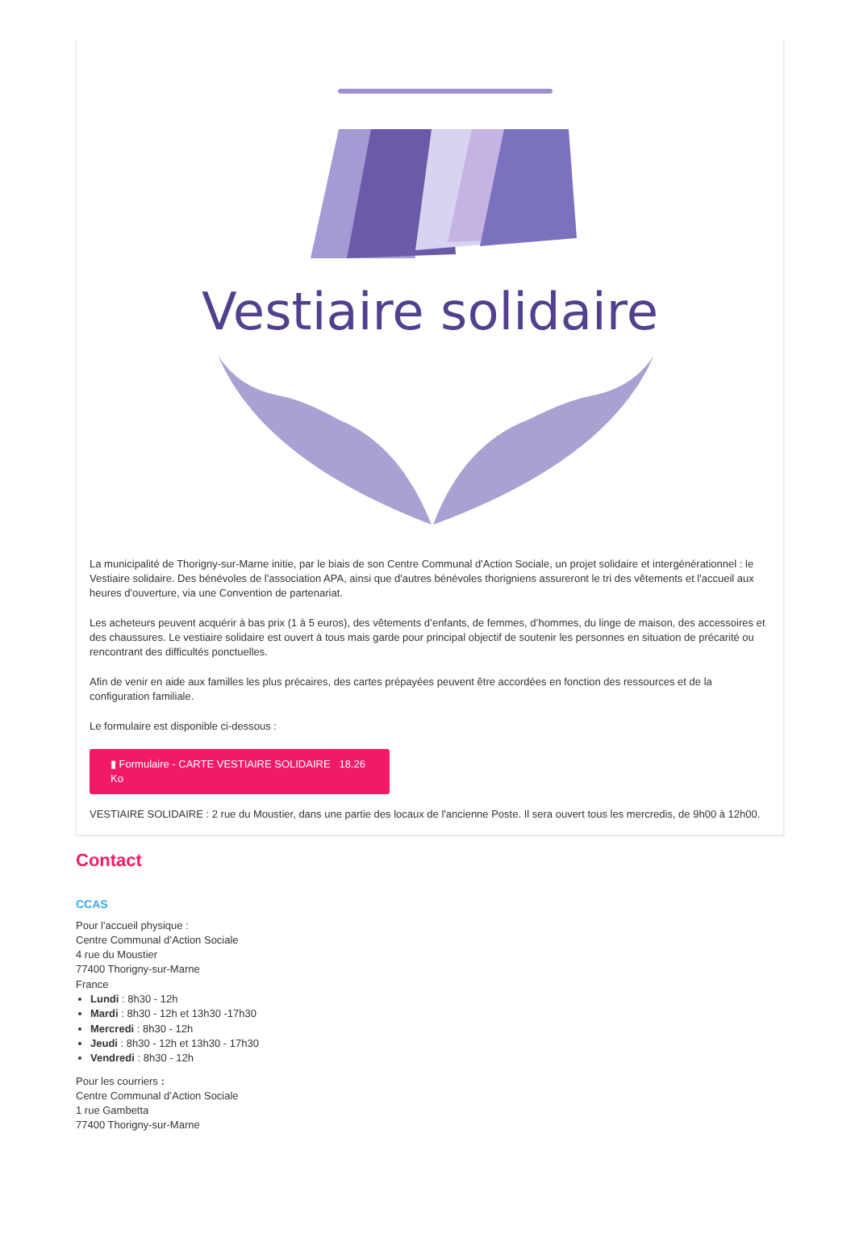Vestiaire solidaire
La municipalité de Thorigny-sur-Marne initie, par le biais de son Centre Communal d'Action Sociale, un projet solidaire et intergénérationnel : le Vestiaire solidaire. Des bénévoles de l'association APA, ainsi que d'autres bénévoles thorigniens assureront le tri des vêtements et l'accueil aux heures d'ouverture, via une Convention de partenariat.
Les acheteurs peuvent acquérir à bas prix (1 à 5 euros), des vêtements d’enfants, de femmes, d’hommes, du linge de maison, des accessoires et des chaussures. Le vestiaire solidaire est ouvert à tous mais garde pour principal objectif de soutenir les personnes en situation de précarité ou rencontrant des difficultés ponctuelles.
Afin de venir en aide aux familles les plus précaires, des cartes prépayées peuvent être accordées en fonction des ressources et de la configuration familiale.
Le formulaire est disponible ci-dessous :
▮ Formulaire - CARTE VESTIAIRE SOLIDAIRE 18.26 Ko
VESTIAIRE SOLIDAIRE : 2 rue du Moustier, dans une partie des locaux de l'ancienne Poste. Il sera ouvert tous les mercredis, de 9h00 à 12h00.
Contact
CCAS
Pour l'accueil physique :
Centre Communal d’Action Sociale
4 rue du Moustier
77400 Thorigny-sur-Marne
France
Lundi : 8h30 - 12h
Mardi : 8h30 - 12h et 13h30 -17h30
Mercredi : 8h30 - 12h
Jeudi : 8h30 - 12h et 13h30 - 17h30
Vendredi : 8h30 - 12h
Pour les courriers :
Centre Communal d’Action Sociale
1 rue Gambetta
77400 Thorigny-sur-Marne